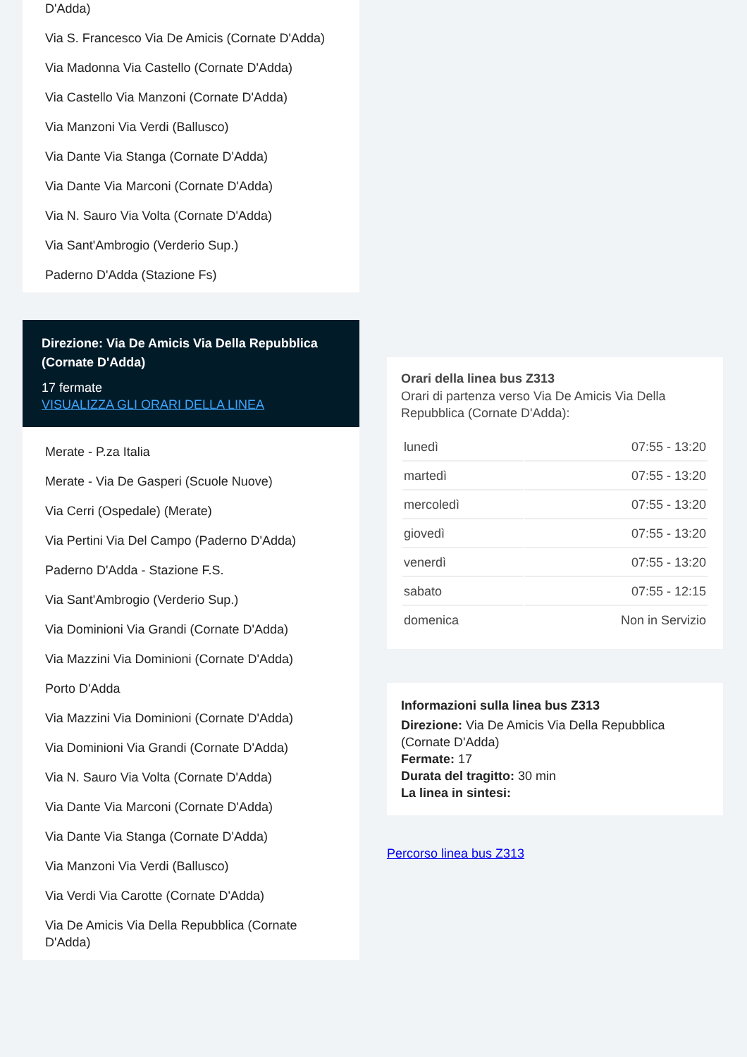D'Adda)
Via S. Francesco Via De Amicis (Cornate D'Adda)
Via Madonna Via Castello (Cornate D'Adda)
Via Castello Via Manzoni (Cornate D'Adda)
Via Manzoni Via Verdi (Ballusco)
Via Dante Via Stanga (Cornate D'Adda)
Via Dante Via Marconi (Cornate D'Adda)
Via N. Sauro Via Volta (Cornate D'Adda)
Via Sant'Ambrogio (Verderio Sup.)
Paderno D'Adda (Stazione Fs)
Direzione: Via De Amicis Via Della Repubblica (Cornate D'Adda)
17 fermate
VISUALIZZA GLI ORARI DELLA LINEA
Merate - P.za Italia
Merate - Via De Gasperi (Scuole Nuove)
Via Cerri (Ospedale) (Merate)
Via Pertini Via Del Campo (Paderno D'Adda)
Paderno D'Adda - Stazione F.S.
Via Sant'Ambrogio (Verderio Sup.)
Via Dominioni Via Grandi (Cornate D'Adda)
Via Mazzini Via Dominioni (Cornate D'Adda)
Porto D'Adda
Via Mazzini Via Dominioni (Cornate D'Adda)
Via Dominioni Via Grandi (Cornate D'Adda)
Via N. Sauro Via Volta (Cornate D'Adda)
Via Dante Via Marconi (Cornate D'Adda)
Via Dante Via Stanga (Cornate D'Adda)
Via Manzoni Via Verdi (Ballusco)
Via Verdi Via Carotte (Cornate D'Adda)
Via De Amicis Via Della Repubblica (Cornate D'Adda)
Orari della linea bus Z313
Orari di partenza verso Via De Amicis Via Della Repubblica (Cornate D'Adda):
| lunedì | 07:55 - 13:20 |
| martedì | 07:55 - 13:20 |
| mercoledì | 07:55 - 13:20 |
| giovedì | 07:55 - 13:20 |
| venerdì | 07:55 - 13:20 |
| sabato | 07:55 - 12:15 |
| domenica | Non in Servizio |
Informazioni sulla linea bus Z313
Direzione: Via De Amicis Via Della Repubblica (Cornate D'Adda)
Fermate: 17
Durata del tragitto: 30 min
La linea in sintesi:
Percorso linea bus Z313